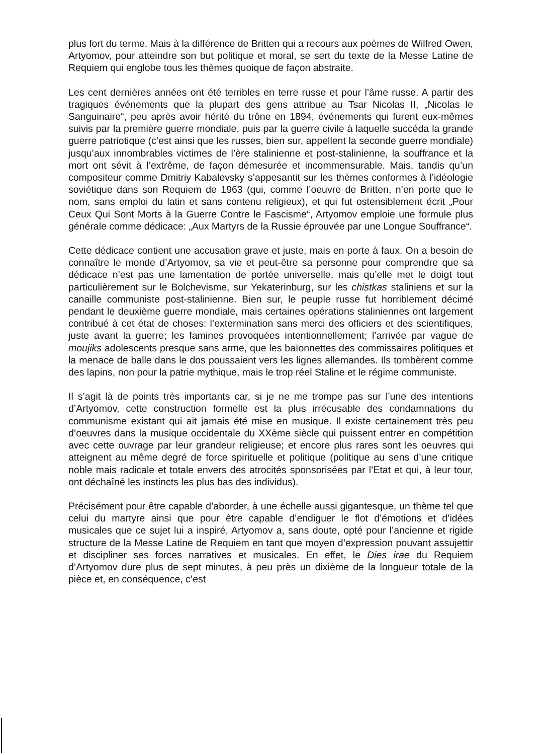plus fort du terme. Mais à la différence de Britten qui a recours aux poèmes de Wilfred Owen, Artyomov, pour atteindre son but politique et moral, se sert du texte de la Messe Latine de Requiem qui englobe tous les thèmes quoique de façon abstraite.
Les cent dernières années ont été terribles en terre russe et pour l’âme russe. A partir des tragiques événements que la plupart des gens attribue au Tsar Nicolas II, „Nicolas le Sanguinaire“, peu après avoir hérité du trône en 1894, événements qui furent eux-mêmes suivis par la première guerre mondiale, puis par la guerre civile à laquelle succéda la grande guerre patriotique (c’est ainsi que les russes, bien sur, appellent la seconde guerre mondiale) jusqu’aux innombrables victimes de l’ère stalinienne et post-stalinienne, la souffrance et la mort ont sévit à l’extrême, de façon démesurée et incommensurable. Mais, tandis qu’un compositeur comme Dmitriy Kabalevsky s’appesantit sur les thèmes conformes à l’idéologie soviétique dans son Requiem de 1963 (qui, comme l’oeuvre de Britten, n’en porte que le nom, sans emploi du latin et sans contenu religieux), et qui fut ostensiblement écrit „Pour Ceux Qui Sont Morts à la Guerre Contre le Fascisme“, Artyomov emploie une formule plus générale comme dédicace: „Aux Martyrs de la Russie éprouvée par une Longue Souffrance“.
Cette dédicace contient une accusation grave et juste, mais en porte à faux. On a besoin de connaître le monde d’Artyomov, sa vie et peut-être sa personne pour comprendre que sa dédicace n’est pas une lamentation de portée universelle, mais qu’elle met le doigt tout particulièrement sur le Bolchevisme, sur Yekaterinburg, sur les chistkas staliniens et sur la canaille communiste post-stalinienne. Bien sur, le peuple russe fut horriblement décimé pendant le deuxième guerre mondiale, mais certaines opérations staliniennes ont largement contribué à cet état de choses: l’extermination sans merci des officiers et des scientifiques, juste avant la guerre; les famines provoquées intentionnellement; l’arrivée par vague de moujiks adolescents presque sans arme, que les baïonnettes des commissaires politiques et la menace de balle dans le dos poussaient vers les lignes allemandes. Ils tombèrent comme des lapins, non pour la patrie mythique, mais le trop réel Staline et le régime communiste.
Il s’agit là de points très importants car, si je ne me trompe pas sur l’une des intentions d’Artyomov, cette construction formelle est la plus irrécusable des condamnations du communisme existant qui ait jamais été mise en musique. Il existe certainement très peu d’oeuvres dans la musique occidentale du XXème siècle qui puissent entrer en compétition avec cette ouvrage par leur grandeur religieuse; et encore plus rares sont les oeuvres qui atteignent au même degré de force spirituelle et politique (politique au sens d’une critique noble mais radicale et totale envers des atrocités sponsorisées par l’Etat et qui, à leur tour, ont déchaîné les instincts les plus bas des individus).
Précisément pour être capable d’aborder, à une échelle aussi gigantesque, un thème tel que celui du martyre ainsi que pour être capable d’endiguer le flot d’émotions et d’idées musicales que ce sujet lui a inspiré, Artyomov a, sans doute, opté pour l’ancienne et rigide structure de la Messe Latine de Requiem en tant que moyen d’expression pouvant assujettir et discipliner ses forces narratives et musicales. En effet, le Dies irae du Requiem d’Artyomov dure plus de sept minutes, à peu près un dixième de la longueur totale de la pièce et, en conséquence, c’est